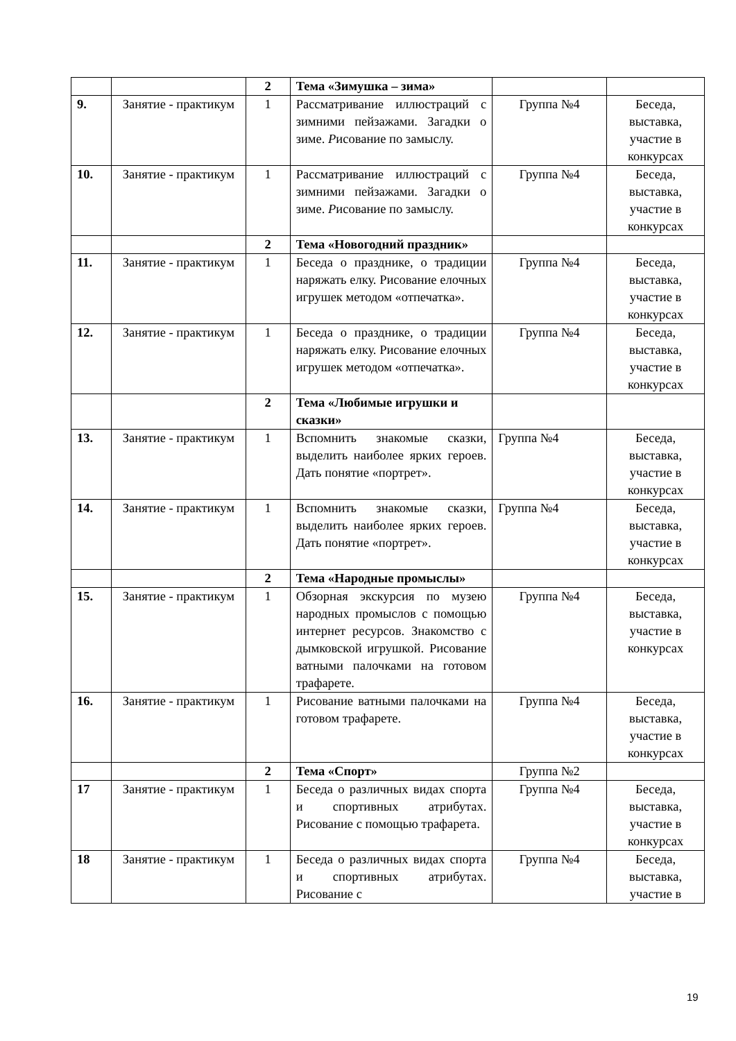| | | 2 | Тема «Зимушка – зима» | | |
| 9. | Занятие - практикум | 1 | Рассматривание иллюстраций с зимними пейзажами. Загадки о зиме. Р исование по замыслу. | Группа №4 | Беседа, выставка, участие в конкурсах |
| 10. | Занятие - практикум | 1 | Рассматривание иллюстраций с зимними пейзажами. Загадки о зиме. Р исование по замыслу. | Группа №4 | Беседа, выставка, участие в конкурсах |
| | | 2 | Тема «Новогодний праздник» | | |
| 11. | Занятие - практикум | 1 | Беседа о празднике, о традиции наряжать елку. Рисование елочных игрушек методом «отпечатка». | Группа №4 | Беседа, выставка, участие в конкурсах |
| 12. | Занятие - практикум | 1 | Беседа о празднике, о традиции наряжать елку. Рисование елочных игрушек методом «отпечатка». | Группа №4 | Беседа, выставка, участие в конкурсах |
| | | 2 | Тема «Любимые игрушки и сказки» | | |
| 13. | Занятие - практикум | 1 | Вспомнить знакомые сказки, выделить наиболее ярких героев. Дать понятие «портрет». | Группа №4 | Беседа, выставка, участие в конкурсах |
| 14. | Занятие - практикум | 1 | Вспомнить знакомые сказки, выделить наиболее ярких героев. Дать понятие «портрет». | Группа №4 | Беседа, выставка, участие в конкурсах |
| | | 2 | Тема «Народные промыслы» | | |
| 15. | Занятие - практикум | 1 | Обзорная экскурсия по музею народных промыслов с помощью интернет ресурсов. Знакомство с дымковской игрушкой. Рисование ватными палочками на готовом трафарете. | Группа №4 | Беседа, выставка, участие в конкурсах |
| 16. | Занятие - практикум | 1 | Рисование ватными палочками на готовом трафарете. | Группа №4 | Беседа, выставка, участие в конкурсах |
| | | 2 | Тема «Спорт» | Группа №2 | |
| 17 | Занятие - практикум | 1 | Беседа о различных видах спорта и спортивных атрибутах. Рисование с помощью трафарета. | Группа №4 | Беседа, выставка, участие в конкурсах |
| 18 | Занятие - практикум | 1 | Беседа о различных видах спорта и спортивных атрибутах. Рисование с | Группа №4 | Беседа, выставка, участие в |
19